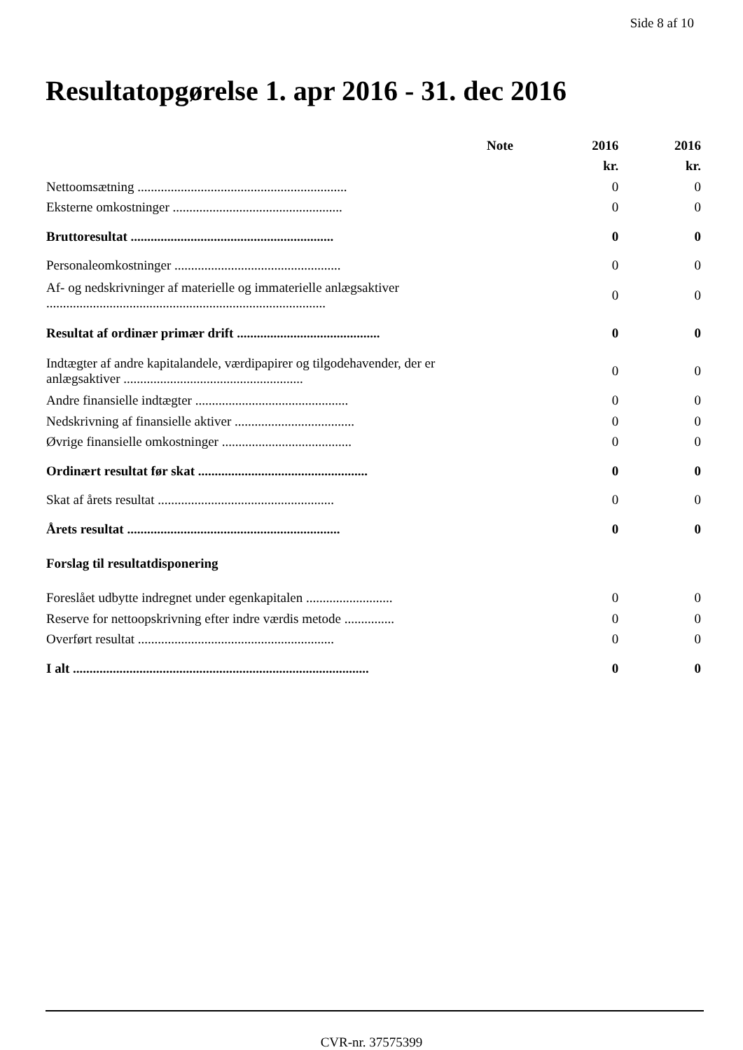Side 8 af 10
Resultatopgørelse 1. apr 2016 - 31. dec 2016
| | Note | 2016 | 2016 |
| --- | --- | --- | --- |
| | | kr. | kr. |
| Nettoomsætning ............................................................... | | 0 | 0 |
| Eksterne omkostninger ................................................... | | 0 | 0 |
| Bruttoresultat ............................................................. | | 0 | 0 |
| Personaleomkostninger .................................................. | | 0 | 0 |
| Af- og nedskrivninger af materielle og immaterielle anlægsaktiver .................................................................................... | | 0 | 0 |
| Resultat af ordinær primær drift ........................................... | | 0 | 0 |
| Indtægter af andre kapitalandele, værdipapirer og tilgodehavender, der er anlægsaktiver ...................................................... | | 0 | 0 |
| Andre finansielle indtægter .............................................. | | 0 | 0 |
| Nedskrivning af finansielle aktiver .................................... | | 0 | 0 |
| Øvrige finansielle omkostninger ....................................... | | 0 | 0 |
| Ordinært resultat før skat ................................................... | | 0 | 0 |
| Skat af årets resultat ..................................................... | | 0 | 0 |
| Årets resultat ................................................................ | | 0 | 0 |
| Forslag til resultatdisponering | | | |
| Foreslået udbytte indregnet under egenkapitalen .......................... | | 0 | 0 |
| Reserve for nettoopskrivning efter indre værdis metode ............... | | 0 | 0 |
| Overført resultat ........................................................... | | 0 | 0 |
| I alt ......................................................................................... | | 0 | 0 |
CVR-nr. 37575399